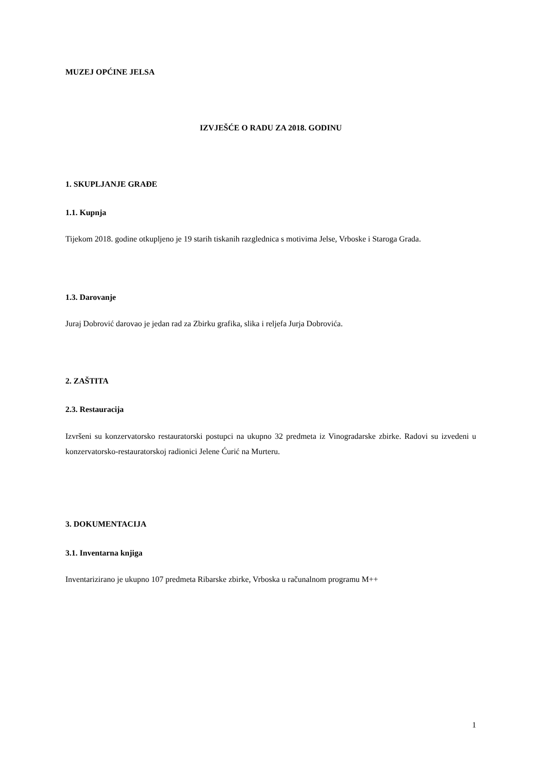MUZEJ OPĆINE JELSA
IZVJEŠĆE O RADU ZA 2018. GODINU
1. SKUPLJANJE GRAĐE
1.1. Kupnja
Tijekom 2018. godine otkupljeno je 19 starih tiskanih razglednica s motivima Jelse, Vrboske i Staroga Grada.
1.3. Darovanje
Juraj Dobrović darovao je jedan rad za Zbirku grafika, slika i reljefa Jurja Dobrovića.
2. ZAŠTITA
2.3. Restauracija
Izvršeni su konzervatorsko restauratorski postupci na ukupno 32 predmeta iz Vinogradarske zbirke. Radovi su izvedeni u konzervatorsko-restauratorskoj radionici Jelene Ćurić na Murteru.
3. DOKUMENTACIJA
3.1. Inventarna knjiga
Inventarizirano je ukupno 107 predmeta Ribarske zbirke, Vrboska u računalnom programu M++
1